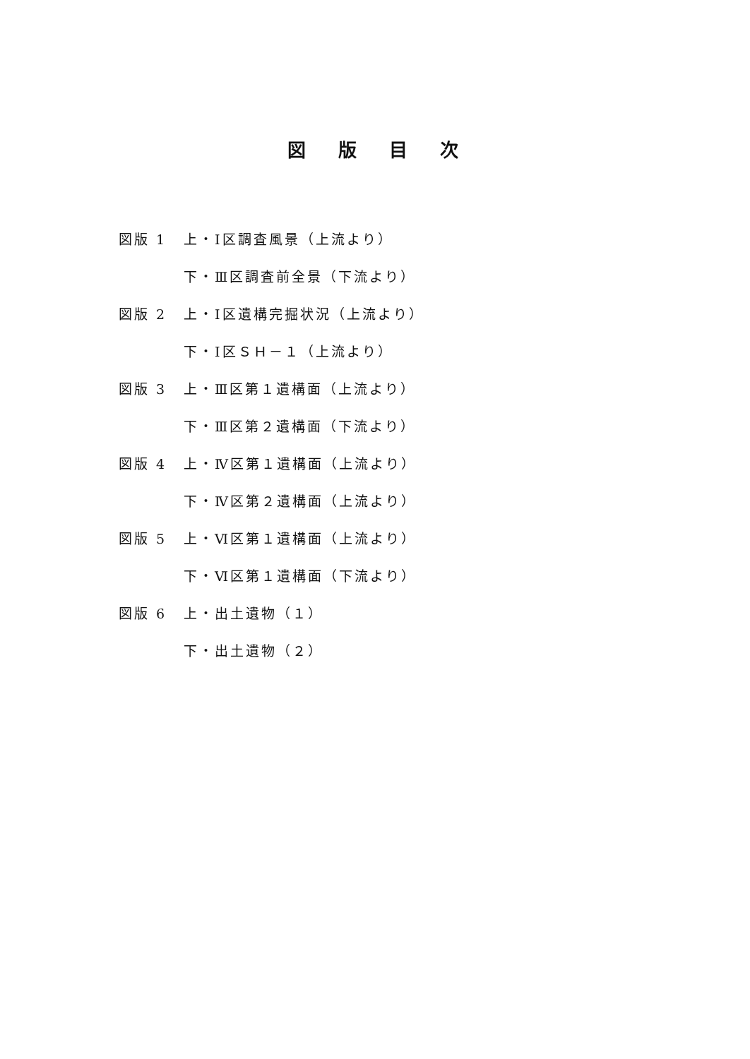図版目次
| 図版 1 | 上・Ⅰ区調査風景（上流より） |
| | 下・Ⅲ区調査前全景（下流より） |
| 図版 2 | 上・Ⅰ区遺構完掘状況（上流より） |
| | 下・Ⅰ区ＳＨ－１（上流より） |
| 図版 3 | 上・Ⅲ区第１遺構面（上流より） |
| | 下・Ⅲ区第２遺構面（下流より） |
| 図版 4 | 上・Ⅳ区第１遺構面（上流より） |
| | 下・Ⅳ区第２遺構面（上流より） |
| 図版 5 | 上・Ⅵ区第１遺構面（上流より） |
| | 下・Ⅵ区第１遺構面（下流より） |
| 図版 6 | 上・出土遺物（１） |
| | 下・出土遺物（２） |